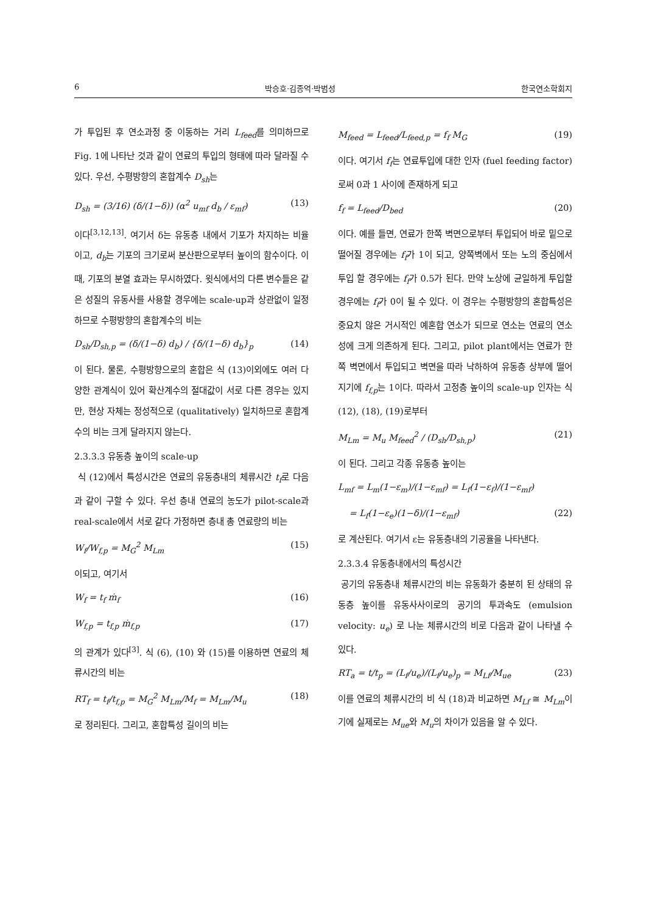6 박승호·김종억·박범성 한국연소학회지
가 투입된 후 연소과정 중 이동하는 거리 L<sub>feed</sub>를 의미하므로 Fig. 1에 나타난 것과 같이 연료의 투입의 형태에 따라 달라질 수 있다. 우선, 수평방향의 혼합계수 D<sub>sh</sub>는
D<sub>sh</sub> = (3/16) (δ/(1−δ)) (α<sup>2</sup> u<sub>mf</sub> d<sub>b</sub> / ε<sub>mf</sub>) (13)
이다<sup>[3,12,13]</sup>. 여기서 δ는 유동층 내에서 기포가 차지하는 비율이고, d<sub>b</sub>는 기포의 크기로써 분산판으로부터 높이의 함수이다. 이때, 기포의 분열 효과는 무시하였다. 윗식에서의 다른 변수들은 같은 성질의 유동사를 사용할 경우에는 scale-up과 상관없이 일정하므로 수평방향의 혼합계수의 비는
D<sub>sh</sub>/D<sub>sh,p</sub> = (δ/(1−δ) d<sub>b</sub>) / {δ/(1−δ) d<sub>b</sub>}<sub>p</sub> (14)
이 된다. 물론, 수평방향으로의 혼합은 식 (13)이외에도 여러 다양한 관계식이 있어 확산계수의 절대값이 서로 다른 경우는 있지만, 현상 자체는 정성적으로 (qualitatively) 일치하므로 혼합계수의 비는 크게 달라지지 않는다.
2.3.3.3 유동층 높이의 scale-up
식 (12)에서 특성시간은 연료의 유동층내의 체류시간 t<sub>f</sub>로 다음과 같이 구할 수 있다. 우선 층내 연료의 농도가 pilot-scale과 real-scale에서 서로 같다 가정하면 층내 총 연료량의 비는
W<sub>f</sub>/W<sub>f,p</sub> = M<sub>G</sub><sup>2</sup> M<sub>Lm</sub> (15)
이되고, 여기서
W<sub>f</sub> = t<sub>f</sub> ṁ<sub>f</sub> (16)
W<sub>f,p</sub> = t<sub>f,p</sub> ṁ<sub>f,p</sub> (17)
의 관계가 있다<sup>[3]</sup>. 식 (6), (10) 와 (15)를 이용하면 연료의 체류시간의 비는
RT<sub>f</sub> = t<sub>f</sub>/t<sub>f,p</sub> = M<sub>G</sub><sup>2</sup> M<sub>Lm</sub>/M<sub>f</sub> = M<sub>Lm</sub>/M<sub>u</sub> (18)
로 정리된다. 그리고, 혼합특성 길이의 비는
M<sub>feed</sub> = L<sub>feed</sub>/L<sub>feed,p</sub> = f<sub>f</sub> M<sub>G</sub> (19)
이다. 여기서 f<sub>f</sub>는 연료투입에 대한 인자 (fuel feeding factor)로써 0과 1 사이에 존재하게 되고
f<sub>f</sub> = L<sub>feed</sub>/D<sub>bed</sub> (20)
이다. 예를 들면, 연료가 한쪽 벽면으로부터 투입되어 바로 밑으로 떨어질 경우에는 f<sub>f</sub>가 1이 되고, 양쪽벽에서 또는 노의 중심에서 투입 할 경우에는 f<sub>f</sub>가 0.5가 된다. 만약 노상에 균일하게 투입할 경우에는 f<sub>f</sub>가 0이 될 수 있다. 이 경우는 수평방향의 혼합특성은 중요치 않은 거시적인 예혼합 연소가 되므로 연소는 연료의 연소성에 크게 의존하게 된다. 그리고, pilot plant에서는 연료가 한쪽 벽면에서 투입되고 벽면을 따라 낙하하여 유동층 상부에 떨어지기에 f<sub>f,p</sub>는 1이다. 따라서 고정층 높이의 scale-up 인자는 식 (12), (18), (19)로부터
M<sub>Lm</sub> = M<sub>u</sub> M<sub>feed</sub><sup>2</sup> / (D<sub>sh</sub>/D<sub>sh,p</sub>) (21)
이 된다. 그리고 각종 유동층 높이는
L<sub>mf</sub> = L<sub>m</sub>(1−ε<sub>m</sub>)/(1−ε<sub>mf</sub>) = L<sub>f</sub>(1−ε<sub>f</sub>)/(1−ε<sub>mf</sub>)
= L<sub>f</sub>(1−ε<sub>e</sub>)(1−δ)/(1−ε<sub>mf</sub>) (22)
로 계산된다. 여기서 ε는 유동층내의 기공율을 나타낸다.
2.3.3.4 유동층내에서의 특성시간
공기의 유동층내 체류시간의 비는 유동화가 충분히 된 상태의 유동층 높이를 유동사사이로의 공기의 투과속도 (emulsion velocity: u<sub>e</sub>) 로 나눈 체류시간의 비로 다음과 같이 나타낼 수 있다.
RT<sub>a</sub> = t/t<sub>p</sub> = (L<sub>f</sub>/u<sub>e</sub>)/(L<sub>f</sub>/u<sub>e</sub>)<sub>p</sub> = M<sub>Lf</sub>/M<sub>ue</sub> (23)
이를 연료의 체류시간의 비 식 (18)과 비교하면 M<sub>Lf</sub> ≅ M<sub>Lm</sub>이기에 실제로는 M<sub>ue</sub>와 M<sub>u</sub>의 차이가 있음을 알 수 있다.